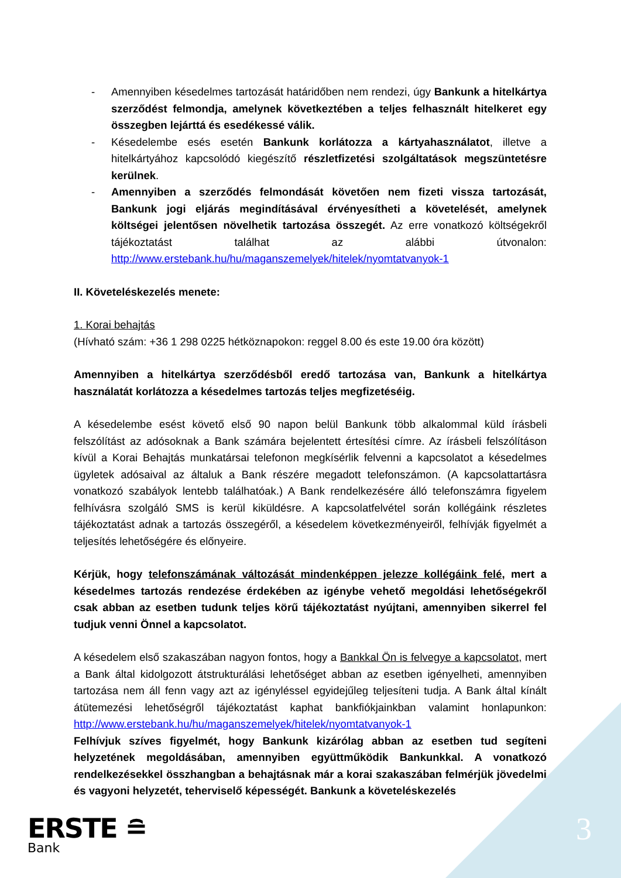- Amennyiben késedelmes tartozását határidőben nem rendezi, úgy Bankunk a hitelkártya szerződést felmondja, amelynek következtében a teljes felhasznált hitelkeret egy összegben lejárttá és esedékessé válik.
- Késedelembe esés esetén Bankunk korlátozza a kártyahasználatot, illetve a hitelkártyához kapcsolódó kiegészítő részletfizetési szolgáltatások megszüntetésre kerülnek.
- Amennyiben a szerződés felmondását követően nem fizeti vissza tartozását, Bankunk jogi eljárás megindításával érvényesítheti a követelését, amelynek költségei jelentősen növelhetik tartozása összegét. Az erre vonatkozó költségekről tájékoztatást találhat az alábbi útvonalon: http://www.erstebank.hu/hu/maganszemelyek/hitelek/nyomtatvanyok-1
II. Követeléskezelés menete:
1. Korai behajtás
(Hívható szám: +36 1 298 0225 hétköznapokon: reggel 8.00 és este 19.00 óra között)
Amennyiben a hitelkártya szerződésből eredő tartozása van, Bankunk a hitelkártya használatát korlátozza a késedelmes tartozás teljes megfizetéséig.
A késedelembe esést követő első 90 napon belül Bankunk több alkalommal küld írásbeli felszólítást az adósoknak a Bank számára bejelentett értesítési címre. Az írásbeli felszólításon kívül a Korai Behajtás munkatársai telefonon megkísérlik felvenni a kapcsolatot a késedelmes ügyletek adósaival az általuk a Bank részére megadott telefonszámon. (A kapcsolattartásra vonatkozó szabályok lentebb találhatóak.) A Bank rendelkezésére álló telefonszámra figyelem felhívásra szolgáló SMS is kerül kiküldésre. A kapcsolatfelvétel során kollégáink részletes tájékoztatást adnak a tartozás összegéről, a késedelem következményeiről, felhívják figyelmét a teljesítés lehetőségére és előnyeire.
Kérjük, hogy telefonszámának változását mindenképpen jelezze kollégáink felé, mert a késedelmes tartozás rendezése érdekében az igénybe vehető megoldási lehetőségekről csak abban az esetben tudunk teljes körű tájékoztatást nyújtani, amennyiben sikerrel fel tudjuk venni Önnel a kapcsolatot.
A késedelem első szakaszában nagyon fontos, hogy a Bankkal Ön is felvegye a kapcsolatot, mert a Bank által kidolgozott átstrukturálási lehetőséget abban az esetben igényelheti, amennyiben tartozása nem áll fenn vagy azt az igényléssel egyidejűleg teljesíteni tudja. A Bank által kínált átütemezési lehetőségről tájékoztatást kaphat bankfiókjainkban valamint honlapunkon: http://www.erstebank.hu/hu/maganszemelyek/hitelek/nyomtatvanyok-1
Felhívjuk szíves figyelmét, hogy Bankunk kizárólag abban az esetben tud segíteni helyzetének megoldásában, amennyiben együttműködik Bankunkkal. A vonatkozó rendelkezésekkel összhangban a behajtásnak már a korai szakaszában felmérjük jövedelmi és vagyoni helyzetét, teherviselő képességét. Bankunk a követeléskezelés
3
ERSTE ≘
Bank